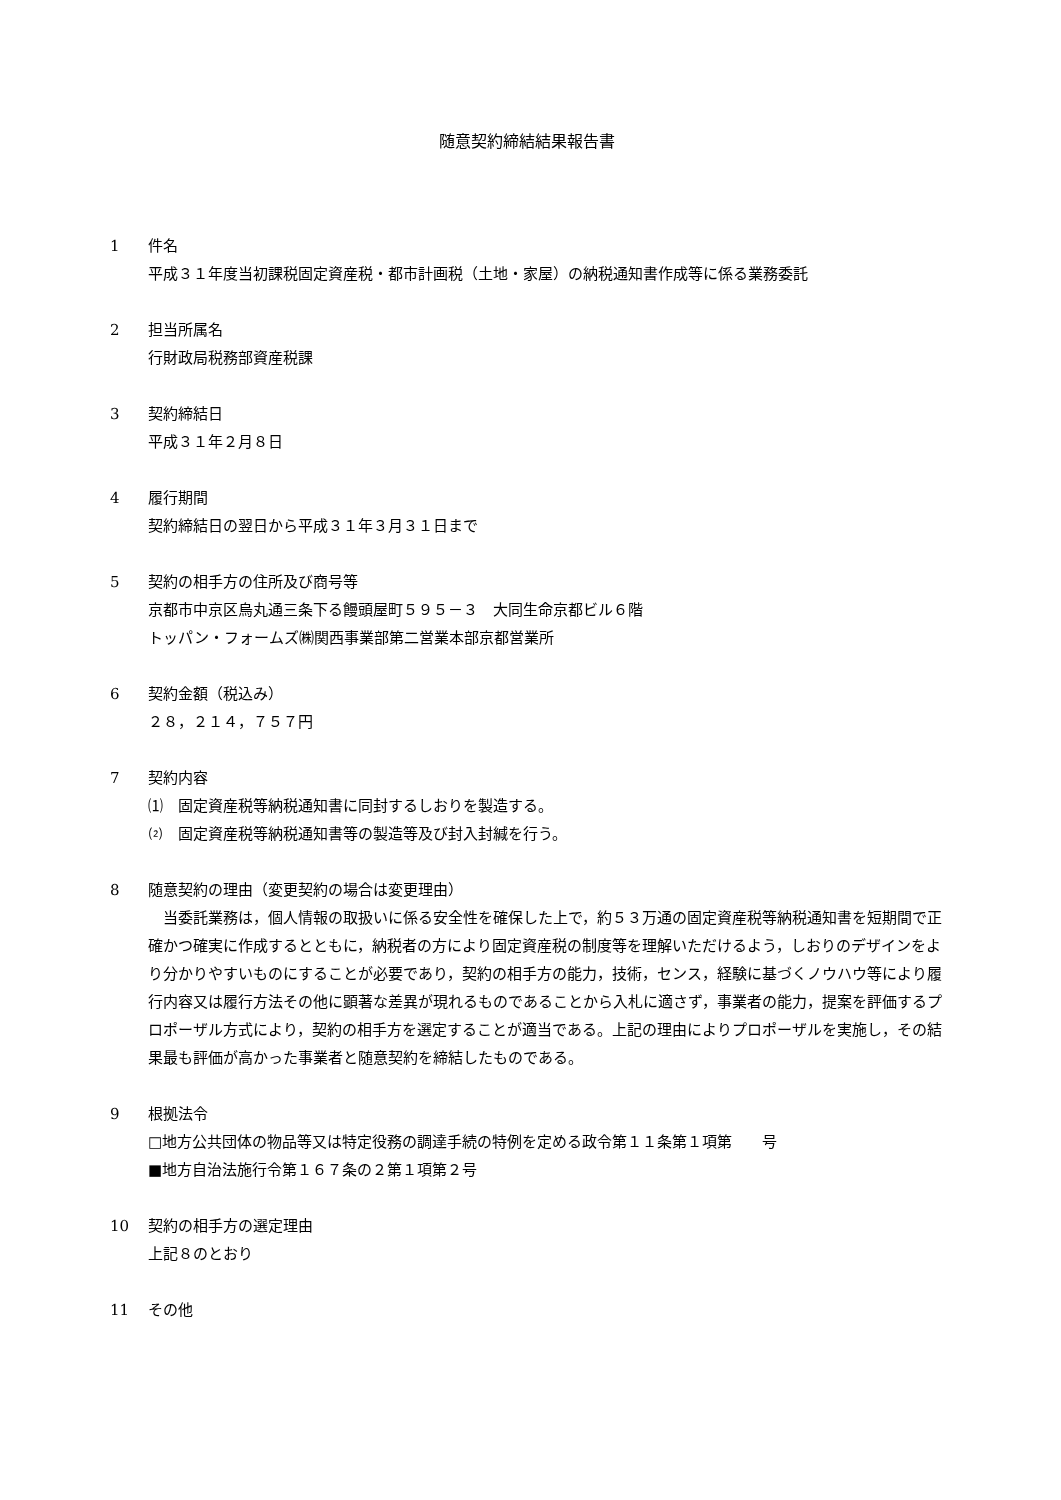随意契約締結結果報告書
1 件名
平成３１年度当初課税固定資産税・都市計画税（土地・家屋）の納税通知書作成等に係る業務委託
2 担当所属名
行財政局税務部資産税課
3 契約締結日
平成３１年２月８日
4 履行期間
契約締結日の翌日から平成３１年３月３１日まで
5 契約の相手方の住所及び商号等
京都市中京区烏丸通三条下る饅頭屋町５９５－３　大同生命京都ビル６階
トッパン・フォームズ㈱関西事業部第二営業本部京都営業所
6 契約金額（税込み）
２８，２１４，７５７円
7 契約内容
⑴　固定資産税等納税通知書に同封するしおりを製造する。
⑵　固定資産税等納税通知書等の製造等及び封入封緘を行う。
8 随意契約の理由（変更契約の場合は変更理由）
当委託業務は，個人情報の取扱いに係る安全性を確保した上で，約５３万通の固定資産税等納税通知書を短期間で正確かつ確実に作成するとともに，納税者の方により固定資産税の制度等を理解いただけるよう，しおりのデザインをより分かりやすいものにすることが必要であり，契約の相手方の能力，技術，センス，経験に基づくノウハウ等により履行内容又は履行方法その他に顕著な差異が現れるものであることから入札に適さず，事業者の能力，提案を評価するプロポーザル方式により，契約の相手方を選定することが適当である。上記の理由によりプロポーザルを実施し，その結果最も評価が高かった事業者と随意契約を締結したものである。
9 根拠法令
□地方公共団体の物品等又は特定役務の調達手続の特例を定める政令第１１条第１項第　　号
■地方自治法施行令第１６７条の２第１項第２号
10 契約の相手方の選定理由
上記８のとおり
11 その他